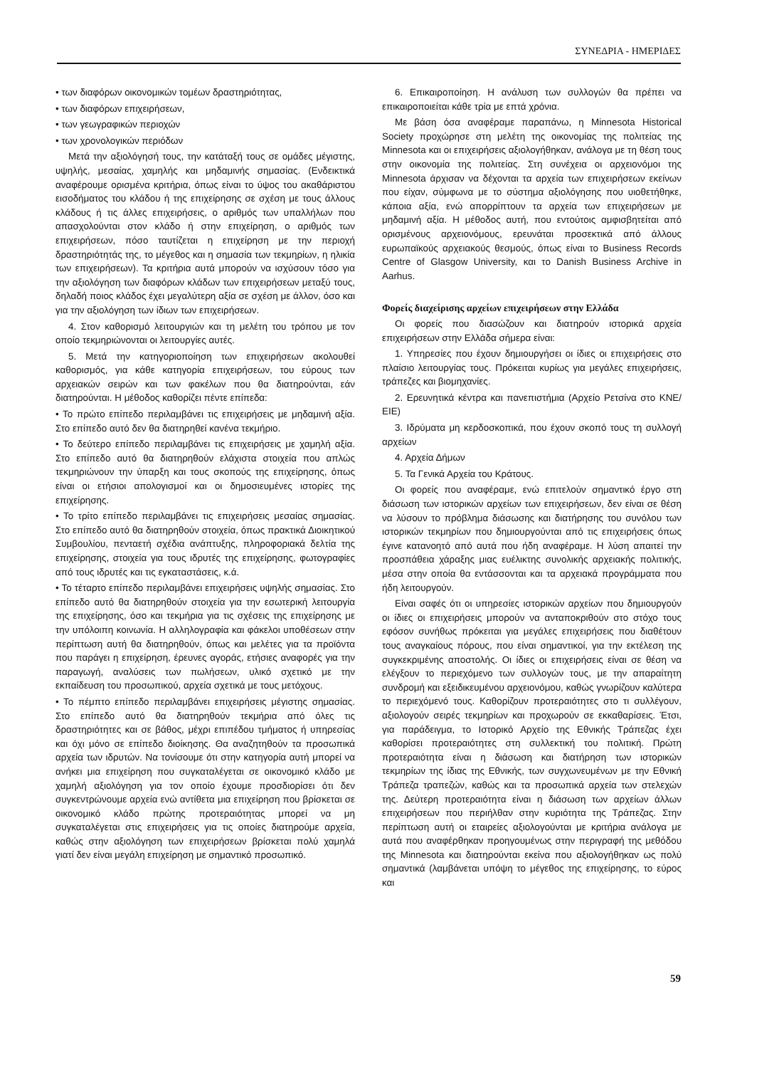ΣΥΝΕΔΡΙΑ - ΗΜΕΡΙΔΕΣ
• των διαφόρων οικονομικών τομέων δραστηριότητας,
• των διαφόρων επιχειρήσεων,
• των γεωγραφικών περιοχών
• των χρονολογικών περιόδων
Μετά την αξιολόγησή τους, την κατάταξή τους σε ομάδες μέγιστης, υψηλής, μεσαίας, χαμηλής και μηδαμινής σημασίας. (Ενδεικτικά αναφέρουμε ορισμένα κριτήρια, όπως είναι το ύψος του ακαθάριστου εισοδήματος του κλάδου ή της επιχείρησης σε σχέση με τους άλλους κλάδους ή τις άλλες επιχειρήσεις, ο αριθμός των υπαλλήλων που απασχολούνται στον κλάδο ή στην επιχείρηση, ο αριθμός των επιχειρήσεων, πόσο ταυτίζεται η επιχείρηση με την περιοχή δραστηριότητάς της, το μέγεθος και η σημασία των τεκμηρίων, η ηλικία των επιχειρήσεων). Τα κριτήρια αυτά μπορούν να ισχύσουν τόσο για την αξιολόγηση των διαφόρων κλάδων των επιχειρήσεων μεταξύ τους, δηλαδή ποιος κλάδος έχει μεγαλύτερη αξία σε σχέση με άλλον, όσο και για την αξιολόγηση των ίδιων των επιχειρήσεων.
4. Στον καθορισμό λειτουργιών και τη μελέτη του τρόπου με τον οποίο τεκμηριώνονται οι λειτουργίες αυτές.
5. Μετά την κατηγοριοποίηση των επιχειρήσεων ακολουθεί καθορισμός, για κάθε κατηγορία επιχειρήσεων, του εύρους των αρχειακών σειρών και των φακέλων που θα διατηρούνται, εάν διατηρούνται. Η μέθοδος καθορίζει πέντε επίπεδα:
• Το πρώτο επίπεδο περιλαμβάνει τις επιχειρήσεις με μηδαμινή αξία. Στο επίπεδο αυτό δεν θα διατηρηθεί κανένα τεκμήριο.
• Το δεύτερο επίπεδο περιλαμβάνει τις επιχειρήσεις με χαμηλή αξία. Στο επίπεδο αυτό θα διατηρηθούν ελάχιστα στοιχεία που απλώς τεκμηριώνουν την ύπαρξη και τους σκοπούς της επιχείρησης, όπως είναι οι ετήσιοι απολογισμοί και οι δημοσιευμένες ιστορίες της επιχείρησης.
• Το τρίτο επίπεδο περιλαμβάνει τις επιχειρήσεις μεσαίας σημασίας. Στο επίπεδο αυτό θα διατηρηθούν στοιχεία, όπως πρακτικά Διοικητικού Συμβουλίου, πενταετή σχέδια ανάπτυξης, πληροφοριακά δελτία της επιχείρησης, στοιχεία για τους ιδρυτές της επιχείρησης, φωτογραφίες από τους ιδρυτές και τις εγκαταστάσεις, κ.ά.
• Το τέταρτο επίπεδο περιλαμβάνει επιχειρήσεις υψηλής σημασίας. Στο επίπεδο αυτό θα διατηρηθούν στοιχεία για την εσωτερική λειτουργία της επιχείρησης, όσο και τεκμήρια για τις σχέσεις της επιχείρησης με την υπόλοιπη κοινωνία. Η αλληλογραφία και φάκελοι υποθέσεων στην περίπτωση αυτή θα διατηρηθούν, όπως και μελέτες για τα προϊόντα που παράγει η επιχείρηση, έρευνες αγοράς, ετήσιες αναφορές για την παραγωγή, αναλύσεις των πωλήσεων, υλικό σχετικό με την εκπαίδευση του προσωπικού, αρχεία σχετικά με τους μετόχους.
• Το πέμπτο επίπεδο περιλαμβάνει επιχειρήσεις μέγιστης σημασίας. Στο επίπεδο αυτό θα διατηρηθούν τεκμήρια από όλες τις δραστηριότητες και σε βάθος, μέχρι επιπέδου τμήματος ή υπηρεσίας και όχι μόνο σε επίπεδο διοίκησης. Θα αναζητηθούν τα προσωπικά αρχεία των ιδρυτών. Να τονίσουμε ότι στην κατηγορία αυτή μπορεί να ανήκει μια επιχείρηση που συγκαταλέγεται σε οικονομικό κλάδο με χαμηλή αξιολόγηση για τον οποίο έχουμε προσδιορίσει ότι δεν συγκεντρώνουμε αρχεία ενώ αντίθετα μια επιχείρηση που βρίσκεται σε οικονομικό κλάδο πρώτης προτεραιότητας μπορεί να μη συγκαταλέγεται στις επιχειρήσεις για τις οποίες διατηρούμε αρχεία, καθώς στην αξιολόγηση των επιχειρήσεων βρίσκεται πολύ χαμηλά γιατί δεν είναι μεγάλη επιχείρηση με σημαντικό προσωπικό.
6. Επικαιροποίηση. Η ανάλυση των συλλογών θα πρέπει να επικαιροποιείται κάθε τρία με επτά χρόνια.
Με βάση όσα αναφέραμε παραπάνω, η Minnesota Historical Society προχώρησε στη μελέτη της οικονομίας της πολιτείας της Minnesota και οι επιχειρήσεις αξιολογήθηκαν, ανάλογα με τη θέση τους στην οικονομία της πολιτείας. Στη συνέχεια οι αρχειονόμοι της Minnesota άρχισαν να δέχονται τα αρχεία των επιχειρήσεων εκείνων που είχαν, σύμφωνα με το σύστημα αξιολόγησης που υιοθετήθηκε, κάποια αξία, ενώ απορρίπτουν τα αρχεία των επιχειρήσεων με μηδαμινή αξία. Η μέθοδος αυτή, που εντούτοις αμφισβητείται από ορισμένους αρχειονόμους, ερευνάται προσεκτικά από άλλους ευρωπαϊκούς αρχειακούς θεσμούς, όπως είναι το Business Records Centre of Glasgow University, και το Danish Business Archive in Aarhus.
Φορείς διαχείρισης αρχείων επιχειρήσεων στην Ελλάδα
Οι φορείς που διασώζουν και διατηρούν ιστορικά αρχεία επιχειρήσεων στην Ελλάδα σήμερα είναι:
1. Υπηρεσίες που έχουν δημιουργήσει οι ίδιες οι επιχειρήσεις στο πλαίσιο λειτουργίας τους. Πρόκειται κυρίως για μεγάλες επιχειρήσεις, τράπεζες και βιομηχανίες.
2. Ερευνητικά κέντρα και πανεπιστήμια (Αρχείο Ρετσίνα στο ΚΝΕ/ ΕΙΕ)
3. Ιδρύματα μη κερδοσκοπικά, που έχουν σκοπό τους τη συλλογή αρχείων
4. Αρχεία Δήμων
5. Τα Γενικά Αρχεία του Κράτους.
Οι φορείς που αναφέραμε, ενώ επιτελούν σημαντικό έργο στη διάσωση των ιστορικών αρχείων των επιχειρήσεων, δεν είναι σε θέση να λύσουν το πρόβλημα διάσωσης και διατήρησης του συνόλου των ιστορικών τεκμηρίων που δημιουργούνται από τις επιχειρήσεις όπως έγινε κατανοητό από αυτά που ήδη αναφέραμε. Η λύση απαιτεί την προσπάθεια χάραξης μιας ευέλικτης συνολικής αρχειακής πολιτικής, μέσα στην οποία θα εντάσσονται και τα αρχειακά προγράμματα που ήδη λειτουργούν.
Είναι σαφές ότι οι υπηρεσίες ιστορικών αρχείων που δημιουργούν οι ίδιες οι επιχειρήσεις μπορούν να ανταποκριθούν στο στόχο τους εφόσον συνήθως πρόκειται για μεγάλες επιχειρήσεις που διαθέτουν τους αναγκαίους πόρους, που είναι σημαντικοί, για την εκτέλεση της συγκεκριμένης αποστολής. Οι ίδιες οι επιχειρήσεις είναι σε θέση να ελέγξουν το περιεχόμενο των συλλογών τους, με την απαραίτητη συνδρομή και εξειδικευμένου αρχειονόμου, καθώς γνωρίζουν καλύτερα το περιεχόμενό τους. Καθορίζουν προτεραιότητες στο τι συλλέγουν, αξιολογούν σειρές τεκμηρίων και προχωρούν σε εκκαθαρίσεις. Έτσι, για παράδειγμα, το Ιστορικό Αρχείο της Εθνικής Τράπεζας έχει καθορίσει προτεραιότητες στη συλλεκτική του πολιτική. Πρώτη προτεραιότητα είναι η διάσωση και διατήρηση των ιστορικών τεκμηρίων της ίδιας της Εθνικής, των συγχωνευμένων με την Εθνική Τράπεζα τραπεζών, καθώς και τα προσωπικά αρχεία των στελεχών της. Δεύτερη προτεραιότητα είναι η διάσωση των αρχείων άλλων επιχειρήσεων που περιήλθαν στην κυριότητα της Τράπεζας. Στην περίπτωση αυτή οι εταιρείες αξιολογούνται με κριτήρια ανάλογα με αυτά που αναφέρθηκαν προηγουμένως στην περιγραφή της μεθόδου της Minnesota και διατηρούνται εκείνα που αξιολογήθηκαν ως πολύ σημαντικά (λαμβάνεται υπόψη το μέγεθος της επιχείρησης, το εύρος και
59